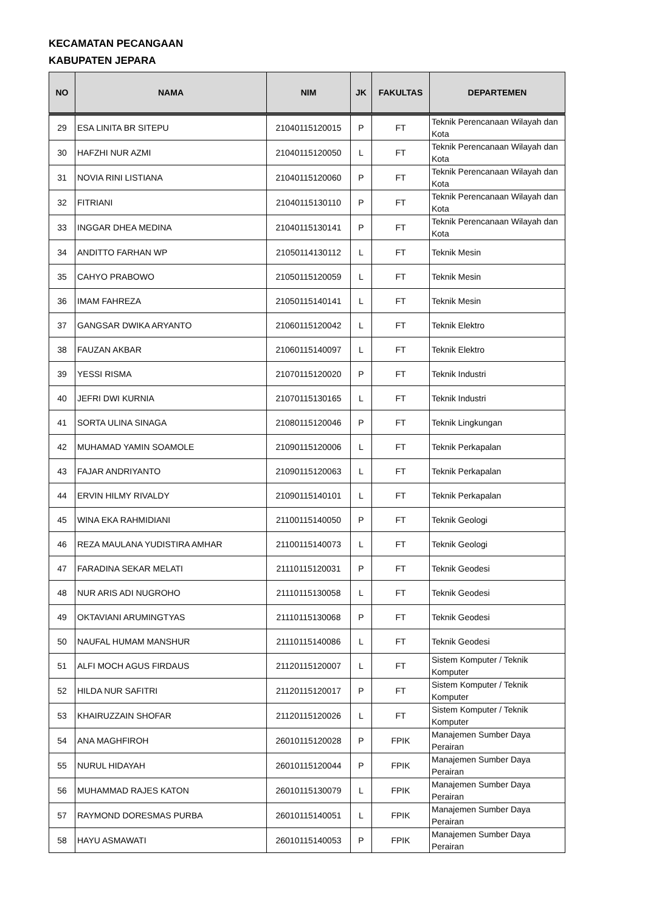KECAMATAN PECANGAAN
KABUPATEN JEPARA
| NO | NAMA | NIM | JK | FAKULTAS | DEPARTEMEN |
| --- | --- | --- | --- | --- | --- |
| 29 | ESA LINITA BR SITEPU | 21040115120015 | P | FT | Teknik Perencanaan Wilayah dan Kota |
| 30 | HAFZHI NUR AZMI | 21040115120050 | L | FT | Teknik Perencanaan Wilayah dan Kota |
| 31 | NOVIA RINI LISTIANA | 21040115120060 | P | FT | Teknik Perencanaan Wilayah dan Kota |
| 32 | FITRIANI | 21040115130110 | P | FT | Teknik Perencanaan Wilayah dan Kota |
| 33 | INGGAR DHEA MEDINA | 21040115130141 | P | FT | Teknik Perencanaan Wilayah dan Kota |
| 34 | ANDITTO FARHAN WP | 21050114130112 | L | FT | Teknik Mesin |
| 35 | CAHYO PRABOWO | 21050115120059 | L | FT | Teknik Mesin |
| 36 | IMAM FAHREZA | 21050115140141 | L | FT | Teknik Mesin |
| 37 | GANGSAR DWIKA ARYANTO | 21060115120042 | L | FT | Teknik Elektro |
| 38 | FAUZAN AKBAR | 21060115140097 | L | FT | Teknik Elektro |
| 39 | YESSI RISMA | 21070115120020 | P | FT | Teknik Industri |
| 40 | JEFRI DWI KURNIA | 21070115130165 | L | FT | Teknik Industri |
| 41 | SORTA ULINA SINAGA | 21080115120046 | P | FT | Teknik Lingkungan |
| 42 | MUHAMAD YAMIN SOAMOLE | 21090115120006 | L | FT | Teknik Perkapalan |
| 43 | FAJAR ANDRIYANTO | 21090115120063 | L | FT | Teknik Perkapalan |
| 44 | ERVIN HILMY RIVALDY | 21090115140101 | L | FT | Teknik Perkapalan |
| 45 | WINA EKA RAHMIDIANI | 21100115140050 | P | FT | Teknik Geologi |
| 46 | REZA MAULANA YUDISTIRA AMHAR | 21100115140073 | L | FT | Teknik Geologi |
| 47 | FARADINA SEKAR MELATI | 21110115120031 | P | FT | Teknik Geodesi |
| 48 | NUR ARIS ADI NUGROHO | 21110115130058 | L | FT | Teknik Geodesi |
| 49 | OKTAVIANI ARUMINGTYAS | 21110115130068 | P | FT | Teknik Geodesi |
| 50 | NAUFAL HUMAM MANSHUR | 21110115140086 | L | FT | Teknik Geodesi |
| 51 | ALFI MOCH AGUS FIRDAUS | 21120115120007 | L | FT | Sistem Komputer / Teknik Komputer |
| 52 | HILDA NUR SAFITRI | 21120115120017 | P | FT | Sistem Komputer / Teknik Komputer |
| 53 | KHAIRUZZAIN SHOFAR | 21120115120026 | L | FT | Sistem Komputer / Teknik Komputer |
| 54 | ANA MAGHFIROH | 26010115120028 | P | FPIK | Manajemen Sumber Daya Perairan |
| 55 | NURUL HIDAYAH | 26010115120044 | P | FPIK | Manajemen Sumber Daya Perairan |
| 56 | MUHAMMAD RAJES KATON | 26010115130079 | L | FPIK | Manajemen Sumber Daya Perairan |
| 57 | RAYMOND DORESMAS PURBA | 26010115140051 | L | FPIK | Manajemen Sumber Daya Perairan |
| 58 | HAYU ASMAWATI | 26010115140053 | P | FPIK | Manajemen Sumber Daya Perairan |